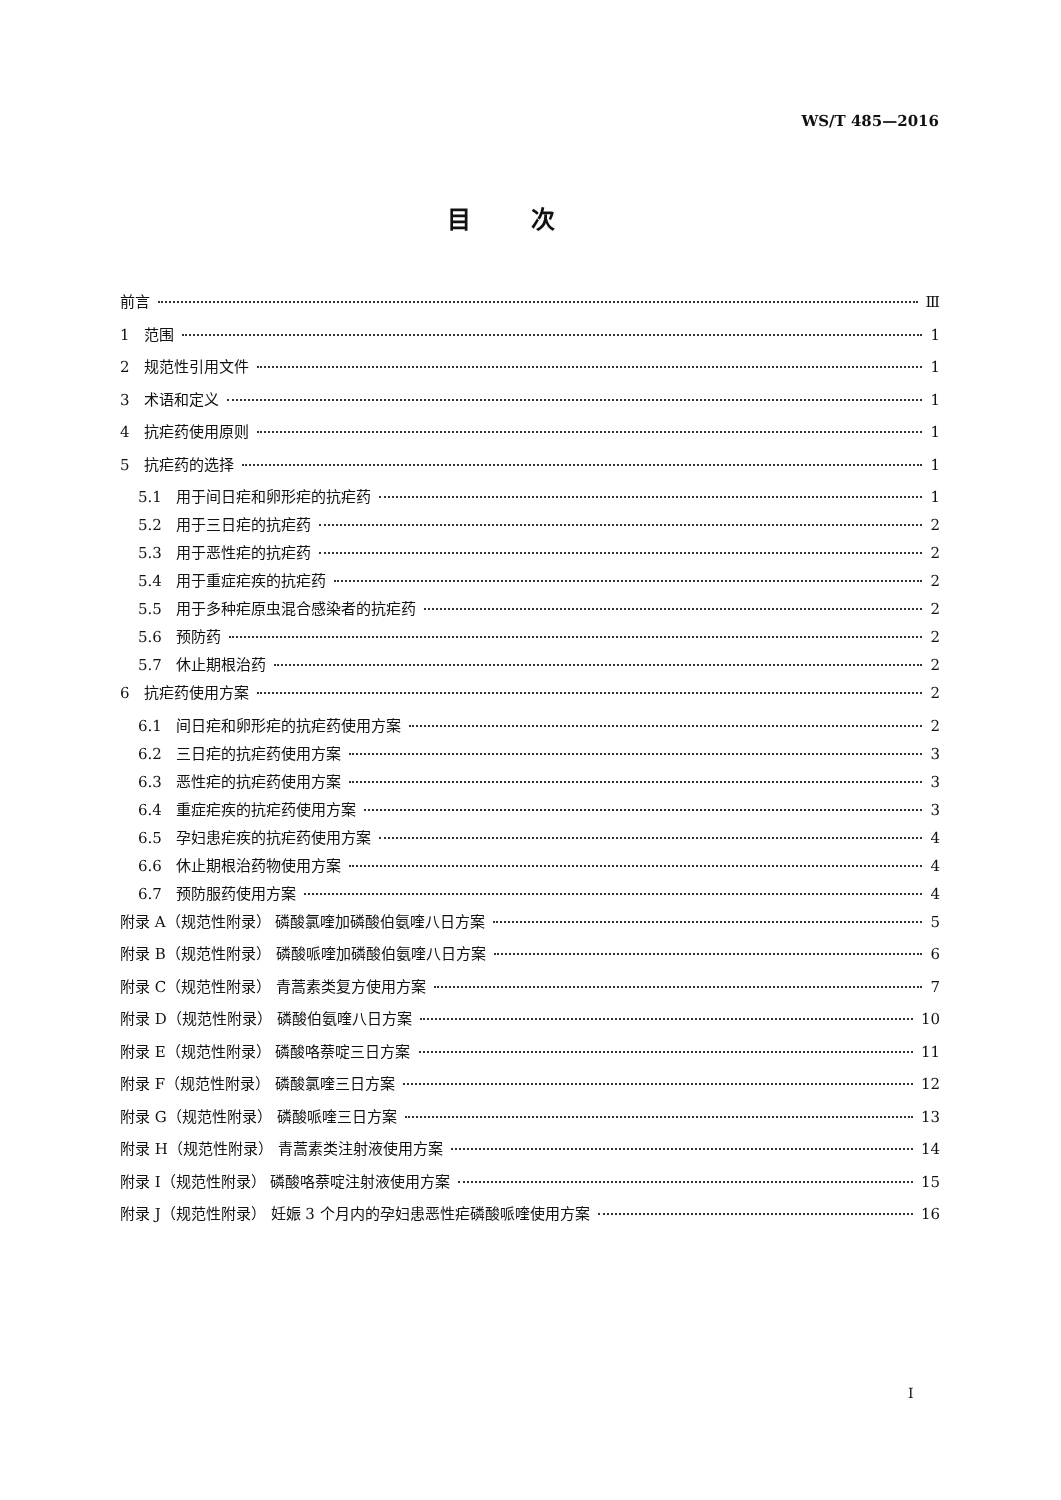WS/T 485—2016
目次
前言 Ⅲ
1 范围 1
2 规范性引用文件 1
3 术语和定义 1
4 抗疟药使用原则 1
5 抗疟药的选择 1
5.1 用于间日疟和卵形疟的抗疟药 1
5.2 用于三日疟的抗疟药 2
5.3 用于恶性疟的抗疟药 2
5.4 用于重症疟疾的抗疟药 2
5.5 用于多种疟原虫混合感染者的抗疟药 2
5.6 预防药 2
5.7 休止期根治药 2
6 抗疟药使用方案 2
6.1 间日疟和卵形疟的抗疟药使用方案 2
6.2 三日疟的抗疟药使用方案 3
6.3 恶性疟的抗疟药使用方案 3
6.4 重症疟疾的抗疟药使用方案 3
6.5 孕妇患疟疾的抗疟药使用方案 4
6.6 休止期根治药物使用方案 4
6.7 预防服药使用方案 4
附录 A（规范性附录） 磷酸氯喹加磷酸伯氨喹八日方案 5
附录 B（规范性附录） 磷酸哌喹加磷酸伯氨喹八日方案 6
附录 C（规范性附录） 青蒿素类复方使用方案 7
附录 D（规范性附录） 磷酸伯氨喹八日方案 10
附录 E（规范性附录） 磷酸咯萘啶三日方案 11
附录 F（规范性附录） 磷酸氯喹三日方案 12
附录 G（规范性附录） 磷酸哌喹三日方案 13
附录 H（规范性附录） 青蒿素类注射液使用方案 14
附录 I（规范性附录） 磷酸咯萘啶注射液使用方案 15
附录 J（规范性附录） 妊娠 3 个月内的孕妇患恶性疟磷酸哌喹使用方案 16
I